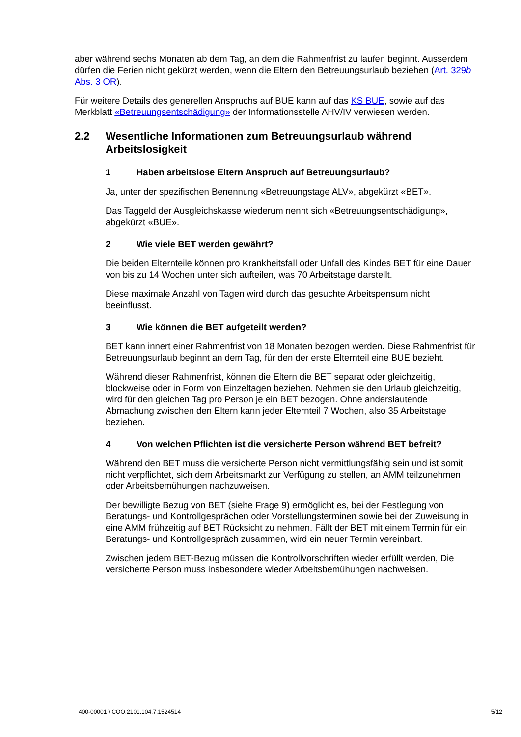aber während sechs Monaten ab dem Tag, an dem die Rahmenfrist zu laufen beginnt. Ausserdem dürfen die Ferien nicht gekürzt werden, wenn die Eltern den Betreuungsurlaub beziehen (Art. 329b Abs. 3 OR).
Für weitere Details des generellen Anspruchs auf BUE kann auf das KS BUE, sowie auf das Merkblatt «Betreuungsentschädigung» der Informationsstelle AHV/IV verwiesen werden.
2.2 Wesentliche Informationen zum Betreuungsurlaub während Arbeitslosigkeit
1 Haben arbeitslose Eltern Anspruch auf Betreuungsurlaub?
Ja, unter der spezifischen Benennung «Betreuungstage ALV», abgekürzt «BET».
Das Taggeld der Ausgleichskasse wiederum nennt sich «Betreuungsentschädigung», abgekürzt «BUE».
2 Wie viele BET werden gewährt?
Die beiden Elternteile können pro Krankheitsfall oder Unfall des Kindes BET für eine Dauer von bis zu 14 Wochen unter sich aufteilen, was 70 Arbeitstage darstellt.
Diese maximale Anzahl von Tagen wird durch das gesuchte Arbeitspensum nicht beeinflusst.
3 Wie können die BET aufgeteilt werden?
BET kann innert einer Rahmenfrist von 18 Monaten bezogen werden. Diese Rahmenfrist für Betreuungsurlaub beginnt an dem Tag, für den der erste Elternteil eine BUE bezieht.
Während dieser Rahmenfrist, können die Eltern die BET separat oder gleichzeitig, blockweise oder in Form von Einzeltagen beziehen. Nehmen sie den Urlaub gleichzeitig, wird für den gleichen Tag pro Person je ein BET bezogen. Ohne anderslautende Abmachung zwischen den Eltern kann jeder Elternteil 7 Wochen, also 35 Arbeitstage beziehen.
4 Von welchen Pflichten ist die versicherte Person während BET befreit?
Während den BET muss die versicherte Person nicht vermittlungsfähig sein und ist somit nicht verpflichtet, sich dem Arbeitsmarkt zur Verfügung zu stellen, an AMM teilzunehmen oder Arbeitsbemühungen nachzuweisen.
Der bewilligte Bezug von BET (siehe Frage 9) ermöglicht es, bei der Festlegung von Beratungs- und Kontrollgesprächen oder Vorstellungsterminen sowie bei der Zuweisung in eine AMM frühzeitig auf BET Rücksicht zu nehmen. Fällt der BET mit einem Termin für ein Beratungs- und Kontrollgespräch zusammen, wird ein neuer Termin vereinbart.
Zwischen jedem BET-Bezug müssen die Kontrollvorschriften wieder erfüllt werden, Die versicherte Person muss insbesondere wieder Arbeitsbemühungen nachweisen.
400-00001 \ COO.2101.104.7.1524514 5/12